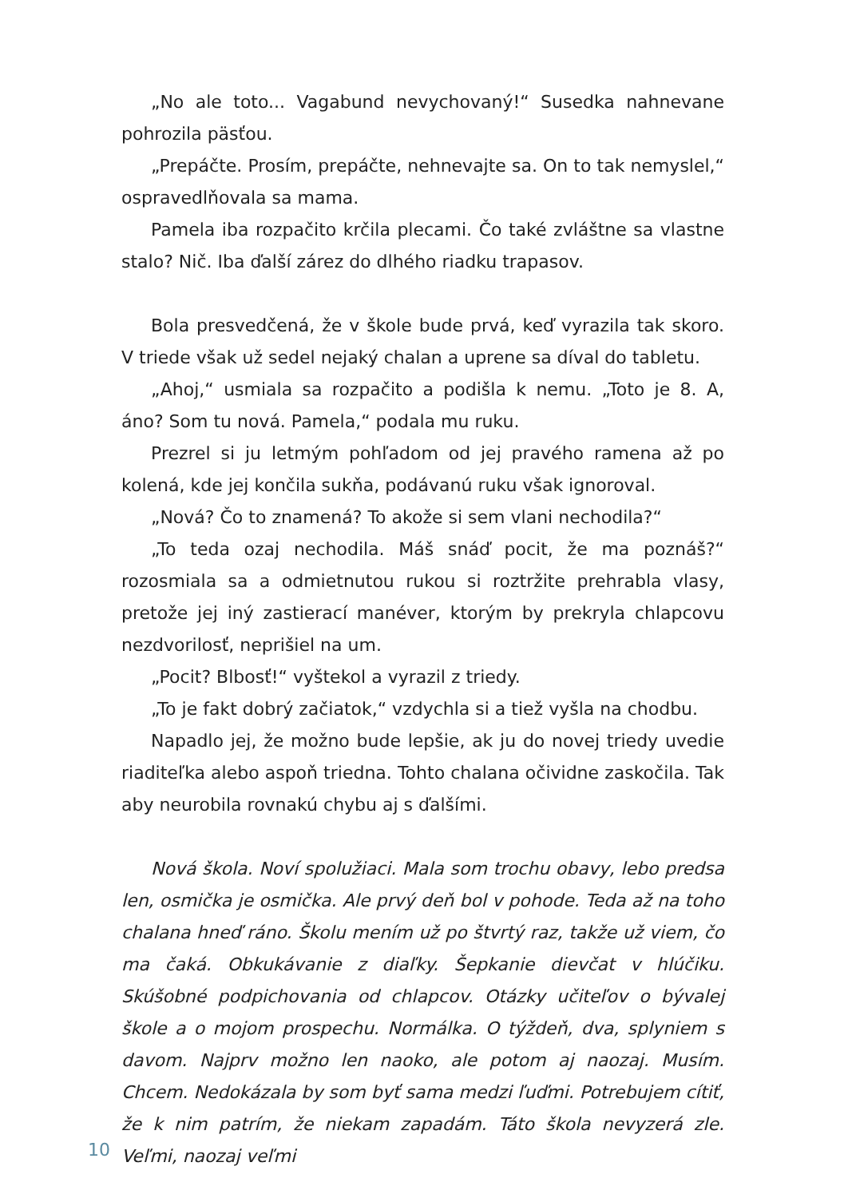„No ale toto... Vagabund nevychovaný!“ Susedka nahnevane pohrozila päsťou.
„Prepáčte. Prosím, prepáčte, nehnevajte sa. On to tak nemyslel,“ ospravedlňovala sa mama.
Pamela iba rozpačito krčila plecami. Čo také zvláštne sa vlastne stalo? Nič. Iba ďalší zárez do dlhého riadku trapasov.
Bola presvedčená, že v škole bude prvá, keď vyrazila tak skoro. V triede však už sedel nejaký chalan a uprene sa díval do tabletu.
„Ahoj,“ usmiala sa rozpačito a podišla k nemu. „Toto je 8. A, áno? Som tu nová. Pamela,“ podala mu ruku.
Prezrel si ju letmým pohľadom od jej pravého ramena až po kolená, kde jej končila sukňa, podávanú ruku však ignoroval.
„Nová? Čo to znamená? To akože si sem vlani nechodila?“
„To teda ozaj nechodila. Máš snáď pocit, že ma poznáš?“ rozosmiala sa a odmietnutou rukou si roztržite prehrabla vlasy, pretože jej iný zastierací manéver, ktorým by prekryla chlapcovu nezdvorilosť, neprišiel na um.
„Pocit? Blbosť!“ vyštekol a vyrazil z triedy.
„To je fakt dobrý začiatok,“ vzdychla si a tiež vyšla na chodbu.
Napadlo jej, že možno bude lepšie, ak ju do novej triedy uvedie riaditeľka alebo aspoň triedna. Tohto chalana očividne zaskočila. Tak aby neurobila rovnakú chybu aj s ďalšími.
Nová škola. Noví spolužiaci. Mala som trochu obavy, lebo predsa len, osmička je osmička. Ale prvý deň bol v pohode. Teda až na toho chalana hneď ráno. Školu mením už po štvrtý raz, takže už viem, čo ma čaká. Obkukávanie z diaľky. Šepkanie dievčat v hlúčiku. Skúšobné podpichovania od chlapcov. Otázky učiteľov o bývalej škole a o mojom prospechu. Normálka. O týždeň, dva, splyniem s davom. Najprv možno len naoko, ale potom aj naozaj. Musím. Chcem. Nedokázala by som byť sama medzi ľuďmi. Potrebujem cítiť, že k nim patrím, že niekam zapadám. Táto škola nevyzerá zle. Veľmi, naozaj veľmi
10